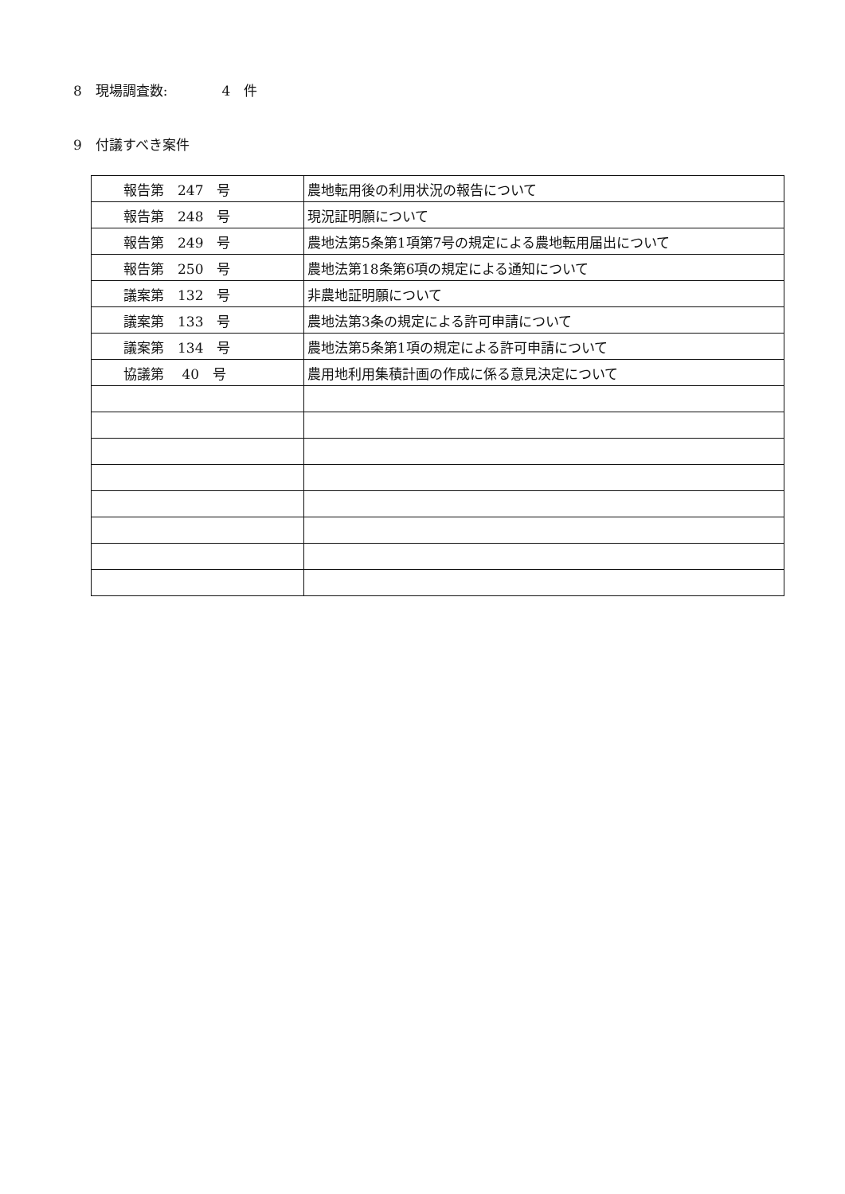8　現場調査数:　　　　4　件
9　付議すべき案件
| 報告第 247 号 | 農地転用後の利用状況の報告について |
| 報告第 248 号 | 現況証明願について |
| 報告第 249 号 | 農地法第5条第1項第7号の規定による農地転用届出について |
| 報告第 250 号 | 農地法第18条第6項の規定による通知について |
| 議案第 132 号 | 非農地証明願について |
| 議案第 133 号 | 農地法第3条の規定による許可申請について |
| 議案第 134 号 | 農地法第5条第1項の規定による許可申請について |
| 協議第 40 号 | 農用地利用集積計画の作成に係る意見決定について |